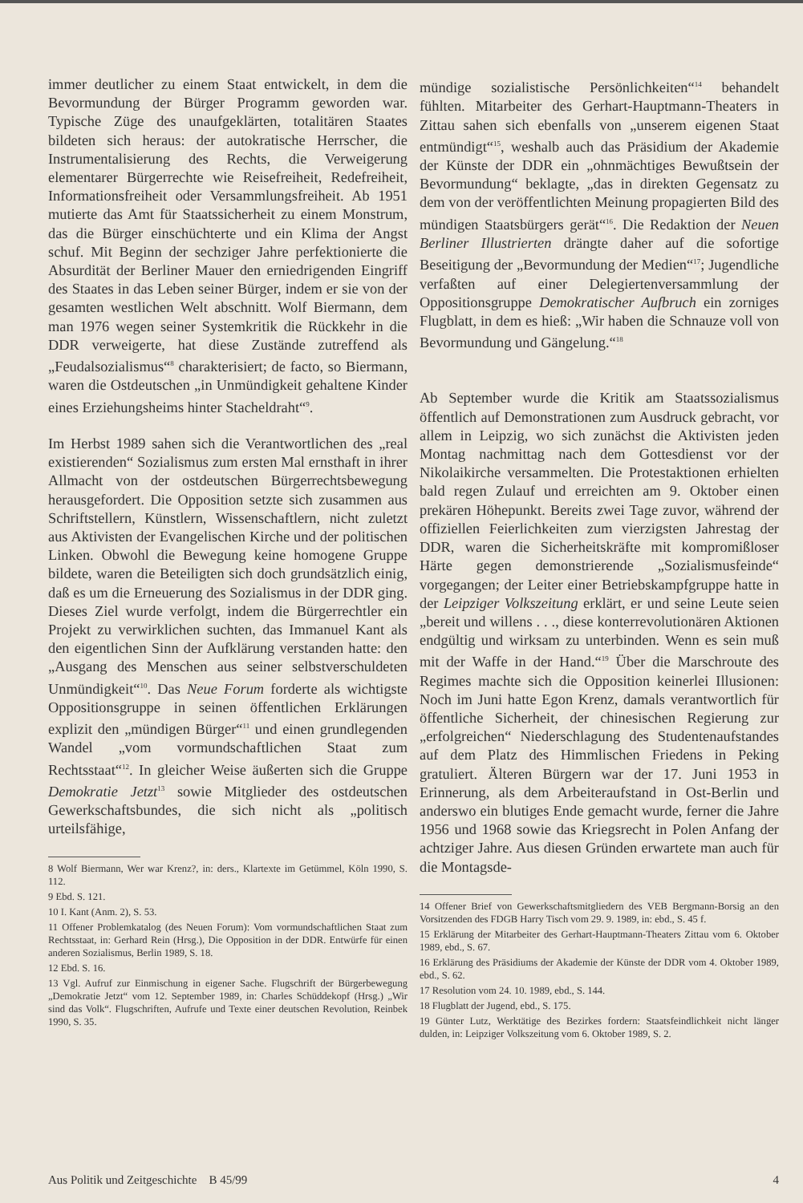immer deutlicher zu einem Staat entwickelt, in dem die Bevormundung der Bürger Programm geworden war. Typische Züge des unaufgeklärten, totalitären Staates bildeten sich heraus: der autokratische Herrscher, die Instrumentalisierung des Rechts, die Verweigerung elementarer Bürgerrechte wie Reisefreiheit, Redefreiheit, Informationsfreiheit oder Versammlungsfreiheit. Ab 1951 mutierte das Amt für Staatssicherheit zu einem Monstrum, das die Bürger einschüchterte und ein Klima der Angst schuf. Mit Beginn der sechziger Jahre perfektionierte die Absurdität der Berliner Mauer den erniedrigenden Eingriff des Staates in das Leben seiner Bürger, indem er sie von der gesamten westlichen Welt abschnitt. Wolf Biermann, dem man 1976 wegen seiner Systemkritik die Rückkehr in die DDR verweigerte, hat diese Zustände zutreffend als „Feudalsozialismus“<sup>8</sup> charakterisiert; de facto, so Biermann, waren die Ostdeutschen „in Unmündigkeit gehaltene Kinder eines Erziehungsheims hinter Stacheldraht“<sup>9</sup>.
Im Herbst 1989 sahen sich die Verantwortlichen des „real existierenden“ Sozialismus zum ersten Mal ernsthaft in ihrer Allmacht von der ostdeutschen Bürgerrechtsbewegung herausgefordert. Die Opposition setzte sich zusammen aus Schriftstellern, Künstlern, Wissenschaftlern, nicht zuletzt aus Aktivisten der Evangelischen Kirche und der politischen Linken. Obwohl die Bewegung keine homogene Gruppe bildete, waren die Beteiligten sich doch grundsätzlich einig, daß es um die Erneuerung des Sozialismus in der DDR ging. Dieses Ziel wurde verfolgt, indem die Bürgerrechtler ein Projekt zu verwirklichen suchten, das Immanuel Kant als den eigentlichen Sinn der Aufklärung verstanden hatte: den „Ausgang des Menschen aus seiner selbstverschuldeten Unmündigkeit“<sup>10</sup>. Das Neue Forum forderte als wichtigste Oppositionsgruppe in seinen öffentlichen Erklärungen explizit den „mündigen Bürger“<sup>11</sup> und einen grundlegenden Wandel „vom vormundschaftlichen Staat zum Rechtsstaat“<sup>12</sup>. In gleicher Weise äußerten sich die Gruppe Demokratie Jetzt<sup>13</sup> sowie Mitglieder des ostdeutschen Gewerkschaftsbundes, die sich nicht als „politisch urteilsfähige,
8 Wolf Biermann, Wer war Krenz?, in: ders., Klartexte im Getümmel, Köln 1990, S. 112.
9 Ebd. S. 121.
10 I. Kant (Anm. 2), S. 53.
11 Offener Problemkatalog (des Neuen Forum): Vom vormundschaftlichen Staat zum Rechtsstaat, in: Gerhard Rein (Hrsg.), Die Opposition in der DDR. Entwürfe für einen anderen Sozialismus, Berlin 1989, S. 18.
12 Ebd. S. 16.
13 Vgl. Aufruf zur Einmischung in eigener Sache. Flugschrift der Bürgerbewegung „Demokratie Jetzt“ vom 12. September 1989, in: Charles Schüddekopf (Hrsg.) „Wir sind das Volk“. Flugschriften, Aufrufe und Texte einer deutschen Revolution, Reinbek 1990, S. 35.
mündige sozialistische Persönlichkeiten“<sup>14</sup> behandelt fühlten. Mitarbeiter des Gerhart-Hauptmann-Theaters in Zittau sahen sich ebenfalls von „unserem eigenen Staat entmündigt“<sup>15</sup>, weshalb auch das Präsidium der Akademie der Künste der DDR ein „ohnmächtiges Bewußtsein der Bevormundung“ beklagte, „das in direkten Gegensatz zu dem von der veröffentlichten Meinung propagierten Bild des mündigen Staatsbürgers gerät“<sup>16</sup>. Die Redaktion der Neuen Berliner Illustrierten drängte daher auf die sofortige Beseitigung der „Bevormundung der Medien“<sup>17</sup>; Jugendliche verfaßten auf einer Delegiertenversammlung der Oppositionsgruppe Demokratischer Aufbruch ein zorniges Flugblatt, in dem es hieß: „Wir haben die Schnauze voll von Bevormundung und Gängelung.“<sup>18</sup>
Ab September wurde die Kritik am Staatssozialismus öffentlich auf Demonstrationen zum Ausdruck gebracht, vor allem in Leipzig, wo sich zunächst die Aktivisten jeden Montag nachmittag nach dem Gottesdienst vor der Nikolaikirche versammelten. Die Protestaktionen erhielten bald regen Zulauf und erreichten am 9. Oktober einen prekären Höhepunkt. Bereits zwei Tage zuvor, während der offiziellen Feierlichkeiten zum vierzigsten Jahrestag der DDR, waren die Sicherheitskräfte mit kompromißloser Härte gegen demonstrierende „Sozialismusfeinde“ vorgegangen; der Leiter einer Betriebskampfgruppe hatte in der Leipziger Volkszeitung erklärt, er und seine Leute seien „bereit und willens . . ., diese konterrevolutionären Aktionen endgültig und wirksam zu unterbinden. Wenn es sein muß mit der Waffe in der Hand.“<sup>19</sup> Über die Marschroute des Regimes machte sich die Opposition keinerlei Illusionen: Noch im Juni hatte Egon Krenz, damals verantwortlich für öffentliche Sicherheit, der chinesischen Regierung zur „erfolgreichen“ Niederschlagung des Studentenaufstandes auf dem Platz des Himmlischen Friedens in Peking gratuliert. Älteren Bürgern war der 17. Juni 1953 in Erinnerung, als dem Arbeiteraufstand in Ost-Berlin und anderswo ein blutiges Ende gemacht wurde, ferner die Jahre 1956 und 1968 sowie das Kriegsrecht in Polen Anfang der achtziger Jahre. Aus diesen Gründen erwartete man auch für die Montagsde-
14 Offener Brief von Gewerkschaftsmitgliedern des VEB Bergmann-Borsig an den Vorsitzenden des FDGB Harry Tisch vom 29. 9. 1989, in: ebd., S. 45 f.
15 Erklärung der Mitarbeiter des Gerhart-Hauptmann-Theaters Zittau vom 6. Oktober 1989, ebd., S. 67.
16 Erklärung des Präsidiums der Akademie der Künste der DDR vom 4. Oktober 1989, ebd., S. 62.
17 Resolution vom 24. 10. 1989, ebd., S. 144.
18 Flugblatt der Jugend, ebd., S. 175.
19 Günter Lutz, Werktätige des Bezirkes fordern: Staatsfeindlichkeit nicht länger dulden, in: Leipziger Volkszeitung vom 6. Oktober 1989, S. 2.
Aus Politik und Zeitgeschichte B 45/99 4